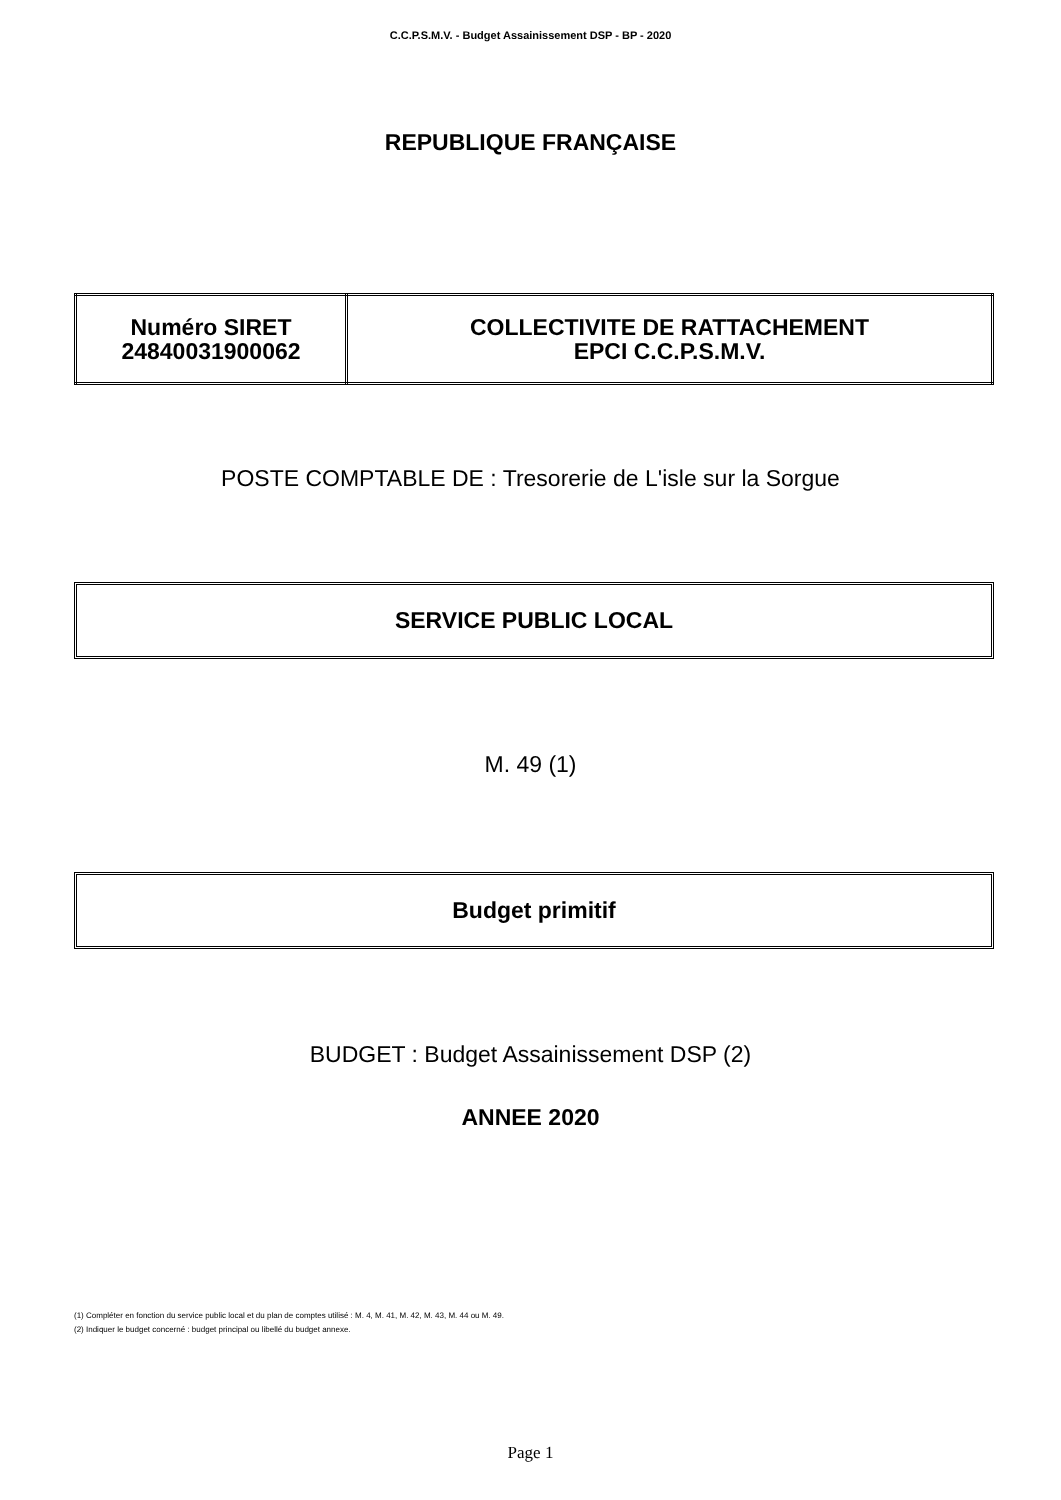C.C.P.S.M.V. - Budget Assainissement DSP - BP - 2020
REPUBLIQUE FRANÇAISE
| Numéro SIRET 24840031900062 | COLLECTIVITE DE RATTACHEMENT EPCI C.C.P.S.M.V. |
POSTE COMPTABLE DE : Tresorerie de L'isle sur la Sorgue
SERVICE PUBLIC LOCAL
M. 49 (1)
Budget primitif
BUDGET : Budget Assainissement DSP (2)
ANNEE 2020
(1) Compléter en fonction du service public local et du plan de comptes utilisé : M. 4, M. 41, M. 42, M. 43, M. 44 ou M. 49.
(2) Indiquer le budget concerné : budget principal ou libellé du budget annexe.
Page 1